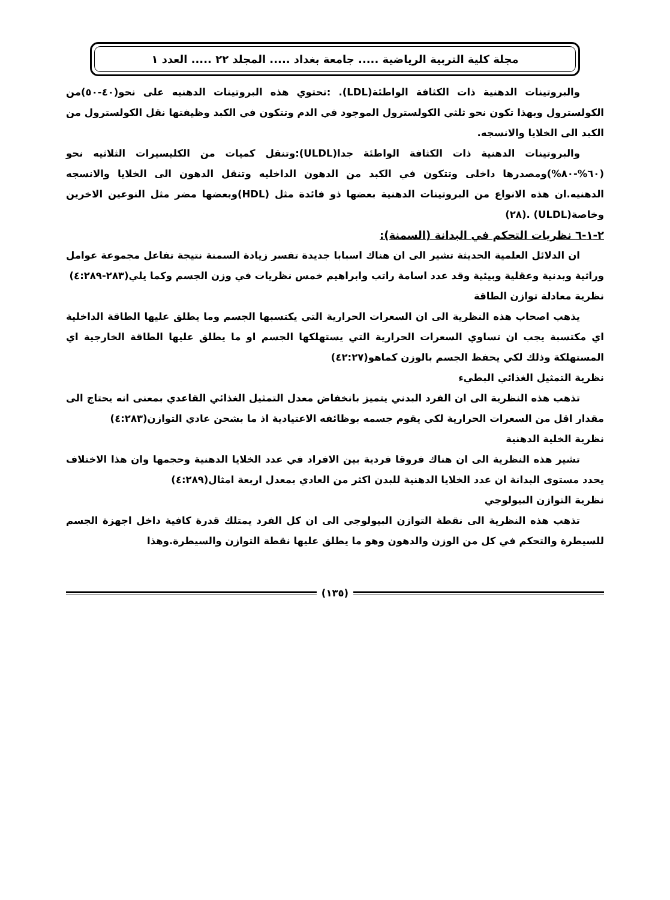مجلة كلية التربية الرياضية ..... جامعة بغداد ..... المجلد ٢٢ ..... العدد ١
والبروتينات الدهنية ذات الكثافة الواطئة(LDL). :تحتوي هذه البروتينات الدهنيه على نحو(٤٠-٥٠)من الكولسترول وبهذا تكون نحو ثلثي الكولسترول الموجود في الدم وتتكون في الكبد وظيفتها نقل الكولسترول من الكبد الى الخلايا والانسجه.
والبروتينات الدهنية ذات الكثافة الواطئة جدا(ULDL):وتنقل كميات من الكليسيرات الثلاثيه نحو (٦٠%-٨٠%)ومصدرها داخلى وتتكون في الكبد من الدهون الداخليه وتنقل الدهون الى الخلايا والانسجه الدهنيه.ان هذه الانواع من البروتينات الدهنية بعضها ذو فائدة مثل (HDL)وبعضها مضر مثل النوعين الاخرين وخاصة(ULDL) .(٢٨)
٢-١-٦ نظريات التحكم في البدانة (السمنة):
ان الدلائل العلمية الحديثة تشير الى ان هناك اسبابا جديدة تفسر زيادة السمنة نتيجة تفاعل مجموعة عوامل وراثية وبدنية وعقلية وبيئية وقد عدد اسامة راتب وابراهيم خمس نظريات في وزن الجسم وكما يلي(٢٨٣-٤:٢٨٩)
نظرية معادلة توازن الطاقة
يذهب اصحاب هذه النظرية الى ان السعرات الحرارية التي يكتسبها الجسم وما يطلق عليها الطاقة الداخلية اي مكتسبة يجب ان تساوي السعرات الحرارية التي يستهلكها الجسم او ما يطلق عليها الطاقة الخارجية اي المستهلكة وذلك لكي يحفظ الجسم بالوزن كماهو(٤٢:٢٧)
نظرية التمثيل الغذائي البطيء
تذهب هذه النظرية الى ان الفرد البدني يتميز بانخفاض معدل التمثيل الغذائي القاعدي بمعنى انه يحتاج الى مقدار اقل من السعرات الحرارية لكي يقوم جسمه بوظائفه الاعتيادية اذ ما بشحن عادي التوازن(٤:٢٨٣)
نظرية الخلية الدهنية
تشير هذه النظرية الى ان هناك فروقا فردية بين الافراد في عدد الخلايا الدهنية وحجمها وان هذا الاختلاف يحدد مستوى البدانة ان عدد الخلايا الدهنية للبدن اكثر من العادي بمعدل اربعة امثال(٤:٢٨٩)
نظرية التوازن البيولوجي
تذهب هذه النظرية الى نقطة التوازن البيولوجي الى ان كل الفرد يمتلك قدرة كافية داخل اجهزة الجسم للسيطرة والتحكم في كل من الوزن والدهون وهو ما يطلق عليها نقطة التوازن والسيطرة.وهذا
(١٣٥)